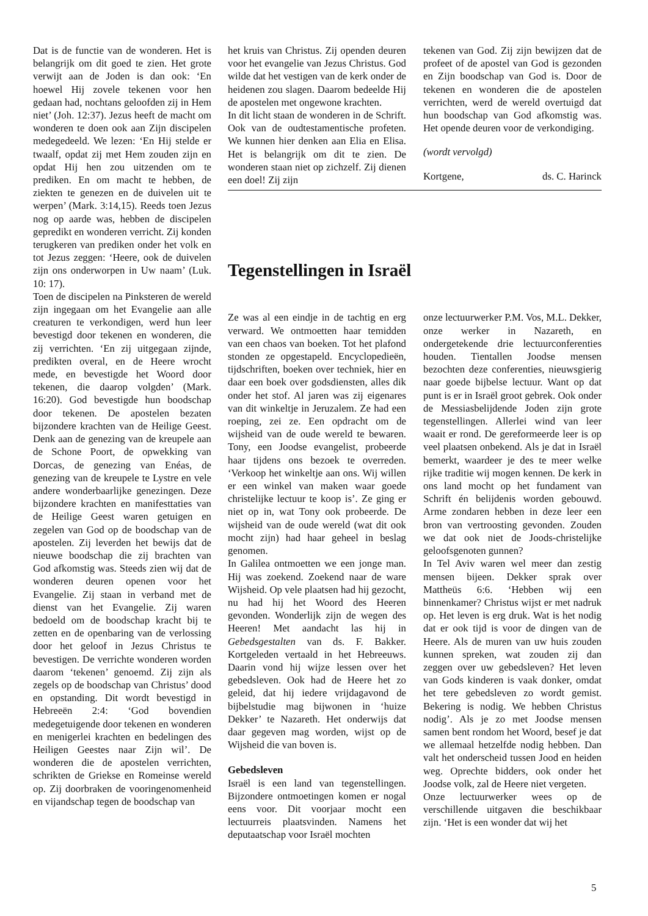Dat is de functie van de wonderen. Het is belangrijk om dit goed te zien. Het grote verwijt aan de Joden is dan ook: ‘En hoewel Hij zovele tekenen voor hen gedaan had, nochtans geloofden zij in Hem niet’ (Joh. 12:37). Jezus heeft de macht om wonderen te doen ook aan Zijn discipelen medegedeeld. We lezen: ‘En Hij stelde er twaalf, opdat zij met Hem zouden zijn en opdat Hij hen zou uitzenden om te prediken. En om macht te hebben, de ziekten te genezen en de duivelen uit te werpen’ (Mark. 3:14,15). Reeds toen Jezus nog op aarde was, hebben de discipelen gepredikt en wonderen verricht. Zij konden terugkeren van prediken onder het volk en tot Jezus zeggen: ‘Heere, ook de duivelen zijn ons onderworpen in Uw naam’ (Luk. 10: 17).
Toen de discipelen na Pinksteren de wereld zijn ingegaan om het Evangelie aan alle creaturen te verkondigen, werd hun leer bevestigd door tekenen en wonderen, die zij verrichten. ‘En zij uitgegaan zijnde, predikten overal, en de Heere wrocht mede, en bevestigde het Woord door tekenen, die daarop volgden’ (Mark. 16:20). God bevestigde hun boodschap door tekenen. De apostelen bezaten bijzondere krachten van de Heilige Geest. Denk aan de genezing van de kreupele aan de Schone Poort, de opwekking van Dorcas, de genezing van Enéas, de genezing van de kreupele te Lystre en vele andere wonderbaarlijke genezingen. Deze bijzondere krachten en manifesttaties van de Heilige Geest waren getuigen en zegelen van God op de boodschap van de apostelen. Zij leverden het bewijs dat de nieuwe boodschap die zij brachten van God afkomstig was. Steeds zien wij dat de wonderen deuren openen voor het Evangelie. Zij staan in verband met de dienst van het Evangelie. Zij waren bedoeld om de boodschap kracht bij te zetten en de openbaring van de verlossing door het geloof in Jezus Christus te bevestigen. De verrichte wonderen worden daarom ‘tekenen’ genoemd. Zij zijn als zegels op de boodschap van Christus’ dood en opstanding. Dit wordt bevestigd in Hebreeën 2:4: ‘God bovendien medegetuigende door tekenen en wonderen en menigerlei krachten en bedelingen des Heiligen Geestes naar Zijn wil’. De wonderen die de apostelen verrichten, schrikten de Griekse en Romeinse wereld op. Zij doorbraken de vooringenomenheid en vijandschap tegen de boodschap van
het kruis van Christus. Zij openden deuren voor het evangelie van Jezus Christus. God wilde dat het vestigen van de kerk onder de heidenen zou slagen. Daarom bedeelde Hij de apostelen met ongewone krachten.
In dit licht staan de wonderen in de Schrift. Ook van de oudtestamentische profeten. We kunnen hier denken aan Elia en Elisa. Het is belangrijk om dit te zien. De wonderen staan niet op zichzelf. Zij dienen een doel! Zij zijn
tekenen van God. Zij zijn bewijzen dat de profeet of de apostel van God is gezonden en Zijn boodschap van God is. Door de tekenen en wonderen die de apostelen verrichten, werd de wereld overtuigd dat hun boodschap van God afkomstig was. Het opende deuren voor de verkondiging.
(wordt vervolgd)
Kortgene, ds. C. Harinck
Tegenstellingen in Israël
Ze was al een eindje in de tachtig en erg verward. We ontmoetten haar temidden van een chaos van boeken. Tot het plafond stonden ze opgestapeld. Encyclopedieën, tijdschriften, boeken over techniek, hier en daar een boek over godsdiensten, alles dik onder het stof. Al jaren was zij eigenares van dit winkeltje in Jeruzalem. Ze had een roeping, zei ze. Een opdracht om de wijsheid van de oude wereld te bewaren. Tony, een Joodse evangelist, probeerde haar tijdens ons bezoek te overreden. ‘Verkoop het winkeltje aan ons. Wij willen er een winkel van maken waar goede christelijke lectuur te koop is’. Ze ging er niet op in, wat Tony ook probeerde. De wijsheid van de oude wereld (wat dit ook mocht zijn) had haar geheel in beslag genomen.
In Galilea ontmoetten we een jonge man. Hij was zoekend. Zoekend naar de ware Wijsheid. Op vele plaatsen had hij gezocht, nu had hij het Woord des Heeren gevonden. Wonderlijk zijn de wegen des Heeren! Met aandacht las hij in Gebedsgestalten van ds. F. Bakker. Kortgeleden vertaald in het Hebreeuws. Daarin vond hij wijze lessen over het gebedsleven. Ook had de Heere het zo geleid, dat hij iedere vrijdagavond de bijbelstudie mag bijwonen in ‘huize Dekker’ te Nazareth. Het onderwijs dat daar gegeven mag worden, wijst op de Wijsheid die van boven is.
Gebedsleven
Israël is een land van tegenstellingen. Bijzondere ontmoetingen komen er nogal eens voor. Dit voorjaar mocht een lectuurreis plaatsvinden. Namens het deputaatschap voor Israël mochten
onze lectuurwerker P.M. Vos, M.L. Dekker, onze werker in Nazareth, en ondergetekende drie lectuurconferenties houden. Tientallen Joodse mensen bezochten deze conferenties, nieuwsgierig naar goede bijbelse lectuur. Want op dat punt is er in Israël groot gebrek. Ook onder de Messiasbelijdende Joden zijn grote tegenstellingen. Allerlei wind van leer waait er rond. De gereformeerde leer is op veel plaatsen onbekend. Als je dat in Israël bemerkt, waardeer je des te meer welke rijke traditie wij mogen kennen. De kerk in ons land mocht op het fundament van Schrift én belijdenis worden gebouwd. Arme zondaren hebben in deze leer een bron van vertroosting gevonden. Zouden we dat ook niet de Joods-christelijke geloofsgenoten gunnen?
In Tel Aviv waren wel meer dan zestig mensen bijeen. Dekker sprak over Mattheüs 6:6. ‘Hebben wij een binnenkamer? Christus wijst er met nadruk op. Het leven is erg druk. Wat is het nodig dat er ook tijd is voor de dingen van de Heere. Als de muren van uw huis zouden kunnen spreken, wat zouden zij dan zeggen over uw gebedsleven? Het leven van Gods kinderen is vaak donker, omdat het tere gebedsleven zo wordt gemist. Bekering is nodig. We hebben Christus nodig’. Als je zo met Joodse mensen samen bent rondom het Woord, besef je dat we allemaal hetzelfde nodig hebben. Dan valt het onderscheid tussen Jood en heiden weg. Oprechte bidders, ook onder het Joodse volk, zal de Heere niet vergeten.
Onze lectuurwerker wees op de verschillende uitgaven die beschikbaar zijn. ‘Het is een wonder dat wij het
5